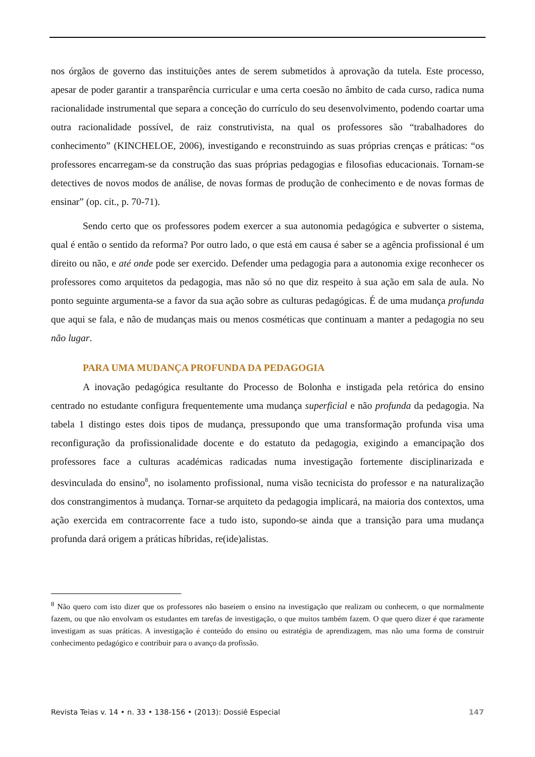nos órgãos de governo das instituições antes de serem submetidos à aprovação da tutela. Este processo, apesar de poder garantir a transparência curricular e uma certa coesão no âmbito de cada curso, radica numa racionalidade instrumental que separa a conceção do currículo do seu desenvolvimento, podendo coartar uma outra racionalidade possível, de raiz construtivista, na qual os professores são “trabalhadores do conhecimento” (KINCHELOE, 2006), investigando e reconstruindo as suas próprias crenças e práticas: “os professores encarregam-se da construção das suas próprias pedagogias e filosofias educacionais. Tornam-se detectives de novos modos de análise, de novas formas de produção de conhecimento e de novas formas de ensinar” (op. cit., p. 70-71).
Sendo certo que os professores podem exercer a sua autonomia pedagógica e subverter o sistema, qual é então o sentido da reforma? Por outro lado, o que está em causa é saber se a agência profissional é um direito ou não, e até onde pode ser exercido. Defender uma pedagogia para a autonomia exige reconhecer os professores como arquitetos da pedagogia, mas não só no que diz respeito à sua ação em sala de aula. No ponto seguinte argumenta-se a favor da sua ação sobre as culturas pedagógicas. É de uma mudança profunda que aqui se fala, e não de mudanças mais ou menos cosméticas que continuam a manter a pedagogia no seu não lugar.
PARA UMA MUDANÇA PROFUNDA DA PEDAGOGIA
A inovação pedagógica resultante do Processo de Bolonha e instigada pela retórica do ensino centrado no estudante configura frequentemente uma mudança superficial e não profunda da pedagogia. Na tabela 1 distingo estes dois tipos de mudança, pressupondo que uma transformação profunda visa uma reconfiguração da profissionalidade docente e do estatuto da pedagogia, exigindo a emancipação dos professores face a culturas académicas radicadas numa investigação fortemente disciplinarizada e desvinculada do ensino<sup>8</sup>, no isolamento profissional, numa visão tecnicista do professor e na naturalização dos constrangimentos à mudança. Tornar-se arquiteto da pedagogia implicará, na maioria dos contextos, uma ação exercida em contracorrente face a tudo isto, supondo-se ainda que a transição para uma mudança profunda dará origem a práticas híbridas, re(ide)alistas.
<sup>8</sup> Não quero com isto dizer que os professores não baseiem o ensino na investigação que realizam ou conhecem, o que normalmente fazem, ou que não envolvam os estudantes em tarefas de investigação, o que muitos também fazem. O que quero dizer é que raramente investigam as suas práticas. A investigação é conteúdo do ensino ou estratégia de aprendizagem, mas não uma forma de construir conhecimento pedagógico e contribuir para o avanço da profissão.
Revista Teias v. 14 • n. 33 • 138-156 • (2013): Dossiê Especial 147